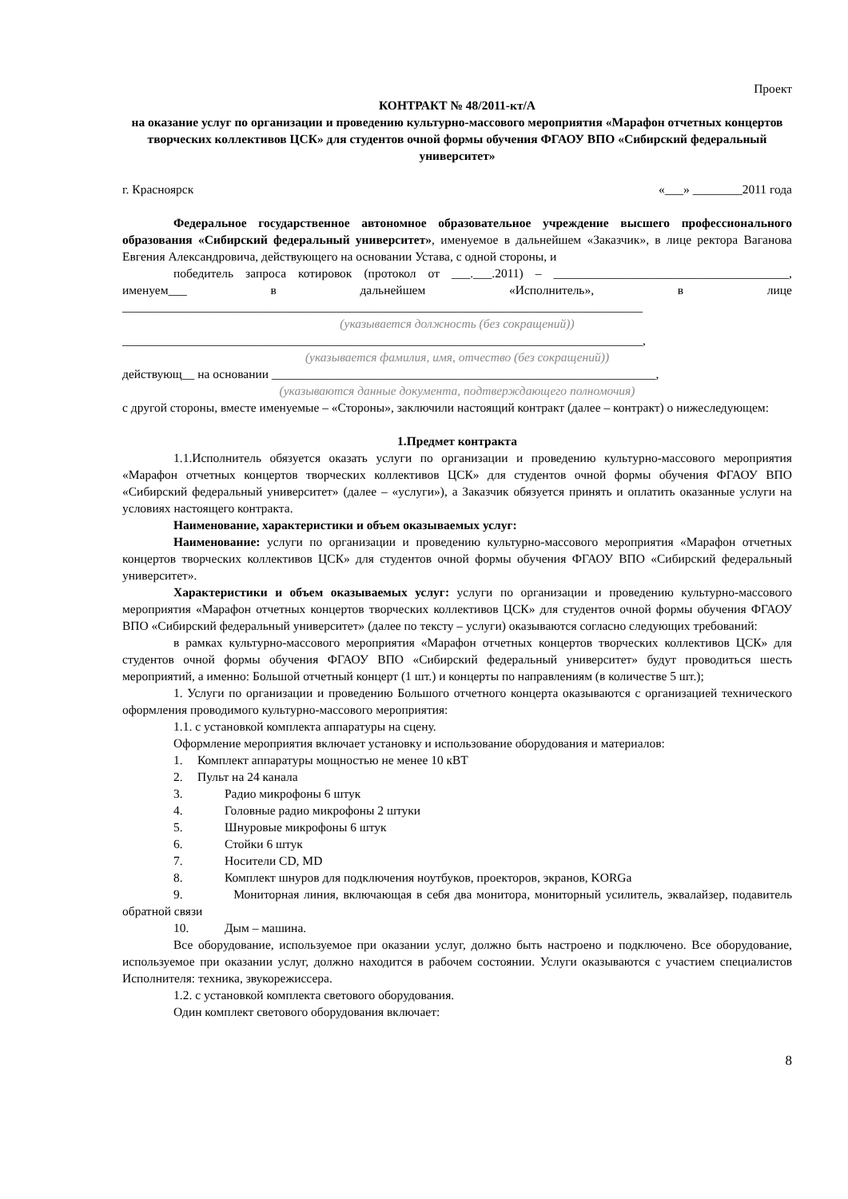Проект
КОНТРАКТ № 48/2011-кт/А
на оказание услуг по организации и проведению культурно-массового мероприятия «Марафон отчетных концертов творческих коллективов ЦСК» для студентов очной формы обучения ФГАОУ ВПО «Сибирский федеральный университет»
г. Красноярск «___» ________2011 года
Федеральное государственное автономное образовательное учреждение высшего профессионального образования «Сибирский федеральный университет», именуемое в дальнейшем «Заказчик», в лице ректора Ваганова Евгения Александровича, действующего на основании Устава, с одной стороны, и
победитель запроса котировок (протокол от ___.___.2011) – ______________________________________, именуем___ в дальнейшем «Исполнитель», в лице ____________________________________________________________________________________
(указывается должность (без сокращений))
____________________________________________________________________________________,
(указывается фамилия, имя, отчество (без сокращений))
действующ__ на основании ______________________________________________________________,
(указываются данные документа, подтверждающего полномочия)
с другой стороны, вместе именуемые – «Стороны», заключили настоящий контракт (далее – контракт) о нижеследующем:
1.Предмет контракта
1.1.Исполнитель обязуется оказать услуги по организации и проведению культурно-массового мероприятия «Марафон отчетных концертов творческих коллективов ЦСК» для студентов очной формы обучения ФГАОУ ВПО «Сибирский федеральный университет» (далее – «услуги»), а Заказчик обязуется принять и оплатить оказанные услуги на условиях настоящего контракта.
Наименование, характеристики и объем оказываемых услуг:
Наименование: услуги по организации и проведению культурно-массового мероприятия «Марафон отчетных концертов творческих коллективов ЦСК» для студентов очной формы обучения ФГАОУ ВПО «Сибирский федеральный университет».
Характеристики и объем оказываемых услуг: услуги по организации и проведению культурно-массового мероприятия «Марафон отчетных концертов творческих коллективов ЦСК» для студентов очной формы обучения ФГАОУ ВПО «Сибирский федеральный университет» (далее по тексту – услуги) оказываются согласно следующих требований:
в рамках культурно-массового мероприятия «Марафон отчетных концертов творческих коллективов ЦСК» для студентов очной формы обучения ФГАОУ ВПО «Сибирский федеральный университет» будут проводиться шесть мероприятий, а именно: Большой отчетный концерт (1 шт.) и концерты по направлениям (в количестве 5 шт.);
1. Услуги по организации и проведению Большого отчетного концерта оказываются с организацией технического оформления проводимого культурно-массового мероприятия:
1.1. с установкой комплекта аппаратуры на сцену.
Оформление мероприятия включает установку и использование оборудования и материалов:
1. Комплект аппаратуры мощностью не менее 10 кВТ
2. Пульт на 24 канала
3. Радио микрофоны 6 штук
4. Головные радио микрофоны 2 штуки
5. Шнуровые микрофоны 6 штук
6. Стойки 6 штук
7. Носители CD, MD
8. Комплект шнуров для подключения ноутбуков, проекторов, экранов, KORGa
9. Мониторная линия, включающая в себя два монитора, мониторный усилитель, эквалайзер, подавитель обратной связи
10. Дым – машина.
Все оборудование, используемое при оказании услуг, должно быть настроено и подключено. Все оборудование, используемое при оказании услуг, должно находится в рабочем состоянии. Услуги оказываются с участием специалистов Исполнителя: техника, звукорежиссера.
1.2. с установкой комплекта светового оборудования.
Один комплект светового оборудования включает:
8